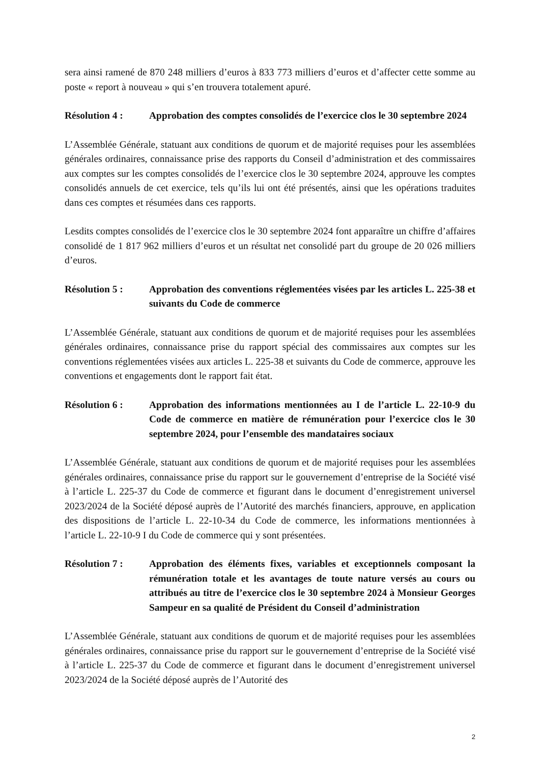sera ainsi ramené de 870 248 milliers d’euros à 833 773 milliers d’euros et d’affecter cette somme au poste « report à nouveau » qui s’en trouvera totalement apuré.
Résolution 4 : Approbation des comptes consolidés de l’exercice clos le 30 septembre 2024
L’Assemblée Générale, statuant aux conditions de quorum et de majorité requises pour les assemblées générales ordinaires, connaissance prise des rapports du Conseil d’administration et des commissaires aux comptes sur les comptes consolidés de l’exercice clos le 30 septembre 2024, approuve les comptes consolidés annuels de cet exercice, tels qu’ils lui ont été présentés, ainsi que les opérations traduites dans ces comptes et résumées dans ces rapports.
Lesdits comptes consolidés de l’exercice clos le 30 septembre 2024 font apparaître un chiffre d’affaires consolidé de 1 817 962 milliers d’euros et un résultat net consolidé part du groupe de 20 026 milliers d’euros.
Résolution 5 : Approbation des conventions réglementées visées par les articles L. 225-38 et suivants du Code de commerce
L’Assemblée Générale, statuant aux conditions de quorum et de majorité requises pour les assemblées générales ordinaires, connaissance prise du rapport spécial des commissaires aux comptes sur les conventions réglementées visées aux articles L. 225-38 et suivants du Code de commerce, approuve les conventions et engagements dont le rapport fait état.
Résolution 6 : Approbation des informations mentionnées au I de l’article L. 22-10-9 du Code de commerce en matière de rémunération pour l’exercice clos le 30 septembre 2024, pour l’ensemble des mandataires sociaux
L’Assemblée Générale, statuant aux conditions de quorum et de majorité requises pour les assemblées générales ordinaires, connaissance prise du rapport sur le gouvernement d’entreprise de la Société visé à l’article L. 225-37 du Code de commerce et figurant dans le document d’enregistrement universel 2023/2024 de la Société déposé auprès de l’Autorité des marchés financiers, approuve, en application des dispositions de l’article L. 22-10-34 du Code de commerce, les informations mentionnées à l’article L. 22-10-9 I du Code de commerce qui y sont présentées.
Résolution 7 : Approbation des éléments fixes, variables et exceptionnels composant la rémunération totale et les avantages de toute nature versés au cours ou attribués au titre de l’exercice clos le 30 septembre 2024 à Monsieur Georges Sampeur en sa qualité de Président du Conseil d’administration
L’Assemblée Générale, statuant aux conditions de quorum et de majorité requises pour les assemblées générales ordinaires, connaissance prise du rapport sur le gouvernement d’entreprise de la Société visé à l’article L. 225-37 du Code de commerce et figurant dans le document d’enregistrement universel 2023/2024 de la Société déposé auprès de l’Autorité des
2